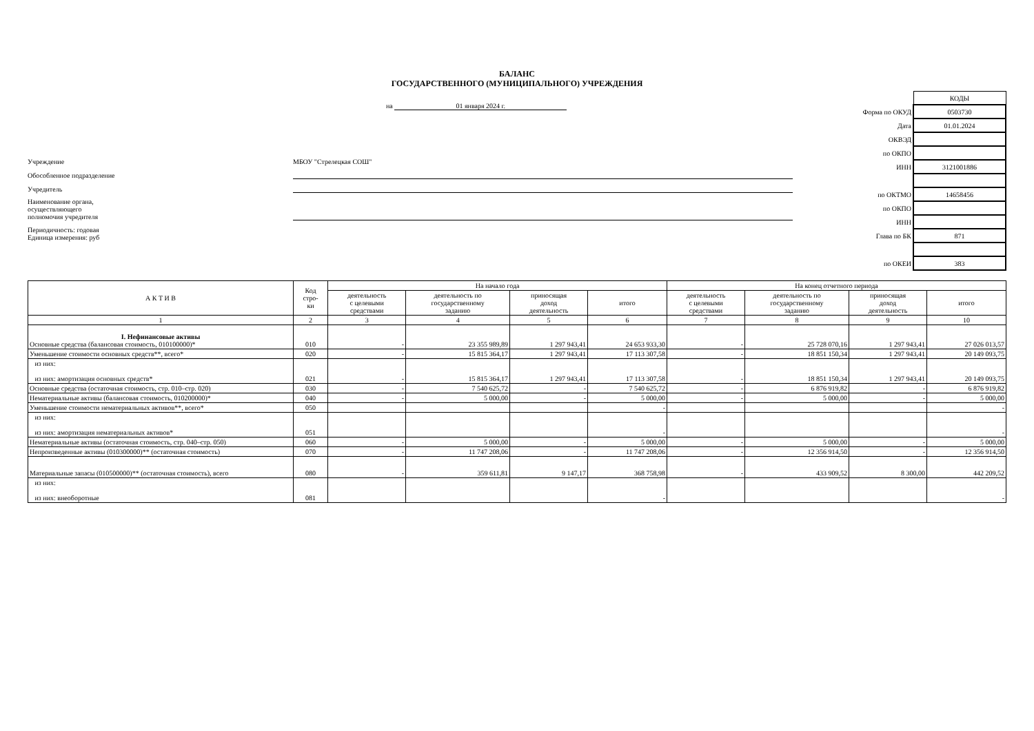БАЛАНС
ГОСУДАРСТВЕННОГО (МУНИЦИПАЛЬНОГО) УЧРЕЖДЕНИЯ
на 01 января 2024 г.
Учреждение
МБОУ "Стрелецкая СОШ"
Обособленное подразделение
Учредитель
Наименование органа,
осуществляющего
полномочия учредителя
Периодичность: годовая
Единица измерения: руб
| | КОДЫ |
| Форма по ОКУД | 0503730 |
| Дата | 01.01.2024 |
| ОКВЭД | |
| по ОКПО | |
| ИНН | 3121001886 |
| по ОКТМО | 14658456 |
| по ОКПО | |
| ИНН | |
| Глава по БК | 871 |
| по ОКЕИ | 383 |
| А К Т И В | Код стро- ки | На начало года | | | | На конец отчетного периода | | | |
| --- | --- | --- | --- | --- | --- | --- | --- | --- | --- |
| | | деятельность с целевыми средствами | деятельность по государственному заданию | приносящая доход деятельность | итого | деятельность с целевыми средствами | деятельность по государственному заданию | приносящая доход деятельность | итого |
| 1 | 2 | 3 | 4 | 5 | 6 | 7 | 8 | 9 | 10 |
| I. Нефинансовые активы Основные средства (балансовая стоимость, 010100000)* | 010 | - | 23 355 989,89 | 1 297 943,41 | 24 653 933,30 | - | 25 728 070,16 | 1 297 943,41 | 27 026 013,57 |
| Уменьшение стоимости основных средств**, всего* | 020 | - | 15 815 364,17 | 1 297 943,41 | 17 113 307,58 | - | 18 851 150,34 | 1 297 943,41 | 20 149 093,75 |
| из них: из них: амортизация основных средств* | 021 | - | 15 815 364,17 | 1 297 943,41 | 17 113 307,58 | - | 18 851 150,34 | 1 297 943,41 | 20 149 093,75 |
| Основные средства (остаточная стоимость, стр. 010–стр. 020) | 030 | - | 7 540 625,72 | - | 7 540 625,72 | - | 6 876 919,82 | - | 6 876 919,82 |
| Нематериальные активы (балансовая стоимость, 010200000)* | 040 | - | 5 000,00 | - | 5 000,00 | - | 5 000,00 | - | 5 000,00 |
| Уменьшение стоимости нематериальных активов**, всего* | 050 | | | | - | | | | - |
| из них: из них: амортизация нематериальных активов* | 051 | | | | - | | | | - |
| Нематериальные активы (остаточная стоимость, стр. 040–стр. 050) | 060 | - | 5 000,00 | - | 5 000,00 | - | 5 000,00 | - | 5 000,00 |
| Непроизведенные активы (010300000)** (остаточная стоимость) | 070 | - | 11 747 208,06 | - | 11 747 208,06 | - | 12 356 914,50 | - | 12 356 914,50 |
| Материальные запасы (010500000)** (остаточная стоимость), всего | 080 | - | 359 611,81 | 9 147,17 | 368 758,98 | - | 433 909,52 | 8 300,00 | 442 209,52 |
| из них: из них: внеоборотные | 081 | | | | - | | | | - |